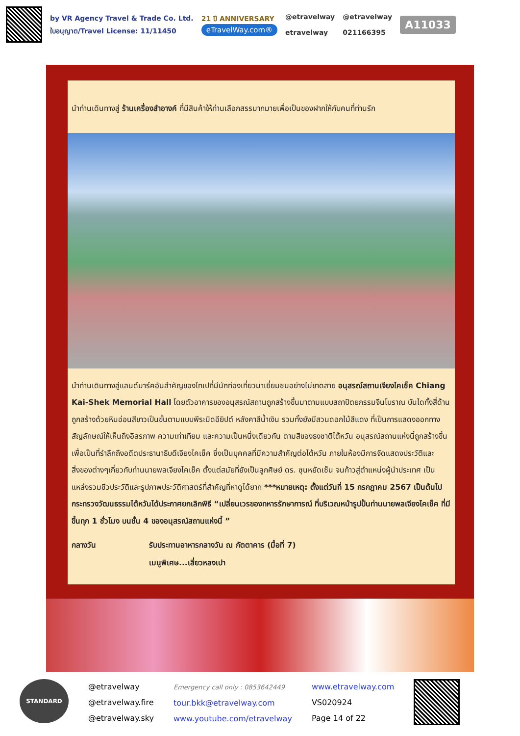by VR Agency Travel & Trade Co. Ltd.
ใบอนุญาต/Travel License: 11/11450
21 ปี ANNIVERSARY
eTravelWay.com®
@etravelway
etravelway
@etravelway
021166395
A11033
นำท่านเดินทางสู่ ร้านเครื่องสำอางค์ ที่มีสินค้าให้ท่านเลือกสรรมากมายเพื่อเป็นของฝากให้กับคนที่ท่านรัก
นำท่านเดินทางสู่แลนด์มาร์คอันสำคัญของไทเปที่มีนักท่องเที่ยวมาเยี่ยมชมอย่างไม่ขาดสาย อนุสรณ์สถานเจียงไคเช็ค Chiang Kai-Shek Memorial Hall โดยตัวอาคารของอนุสรณ์สถานถูกสร้างขึ้นมาตามแบบสถาปัตยกรรมจีนโบราณ บันไดทั้งสี่ด้านถูกสร้างด้วยหินอ่อนสีขาวเป็นขั้นตามแบบพีระมิดอียิปต์ หลังคาสีน้ำเงิน รวมทั้งยังมีสวนดอกไม้สีแดง ที่เป็นการแสดงออกทางสัญลักษณ์ให้เห็นถึงอิสรภาพ ความเท่าเทียม และความเป็นหนึ่งเดียวกัน ตามสีของธงชาติไต้หวัน อนุสรณ์สถานแห่งนี้ถูกสร้างขึ้นเพื่อเป็นที่รำลึกถึงอดีตประธานาธิบดีเจียงไคเช็ค ซึ่งเป็นบุคคลที่มีความสำคัญต่อไต้หวัน ภายในห้องมีการจัดแสดงประวัติและสิ่งของต่างๆเกี่ยวกับท่านนายพลเจียงไคเช็ค ตั้งแต่สมัยที่ยังเป็นลูกศิษย์ ดร. ซุนหยัดเซ็น จนก้าวสู่ตำแหน่งผู้นำประเทศ เป็นแหล่งรวมชีวประวัติและรูปภาพประวัติศาสตร์ที่สำคัญที่หาดูได้ยาก ***หมายเหตุ: ตั้งแต่วันที่ 15 กรกฎาคม 2567 เป็นต้นไป กระทรวงวัฒนธรรมไต้หวันได้ประกาศยกเลิกพิธี “เปลี่ยนเวรของทหารรักษาการณ์ ที่บริเวณหน้ารูปปั้นท่านนายพลเจียงไคเช็ค ที่มีขึ้นทุก 1 ชั่วโมง บนชั้น 4 ของอนุสรณ์สถานแห่งนี้ ”
กลางวัน รับประทานอาหารกลางวัน ณ ภัตตาคาร (มื้อที่ 7)
เมนูพิเศษ...เสี่ยวหลงเปา
STANDARD
@etravelway
@etravelway.fire
@etravelway.sky
Emergency call only : 0853642449
tour.bkk@etravelway.com
www.youtube.com/etravelway
www.etravelway.com
VS020924
Page 14 of 22